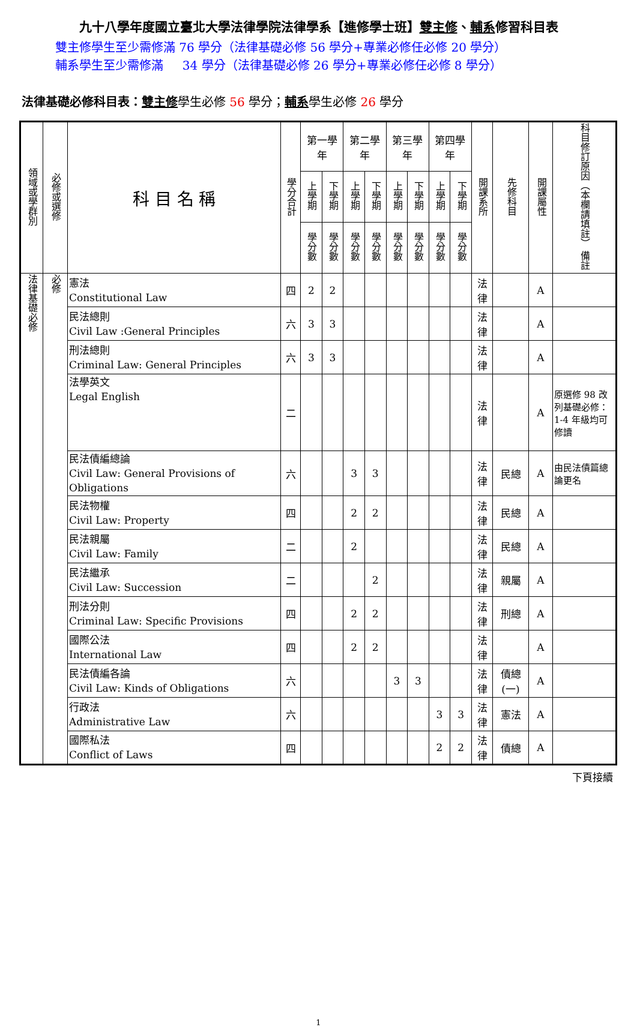九十八學年度國立臺北大學法律學院法律學系【進修學士班】雙主修、輔系修習科目表
雙主修學生至少需修滿 76 學分（法律基礎必修 56 學分+專業必修任必修 20 學分）
輔系學生至少需修滿 34 學分（法律基礎必修 26 學分+專業必修任必修 8 學分）
法律基礎必修科目表：雙主修學生必修 56 學分；輔系學生必修 26 學分
| 領域或學群別 | 必修或選修 | 科 目 名 稱 | 學分合計 | 第一學年 | | 第二學年 | | 第三學年 | | 第四學年 | | 開課系所 | 先修科目 | 開課屬性 | 科目修訂原因（本欄請填註） 備註 |
| --- | --- | --- | --- | --- | --- | --- | --- | --- | --- | --- | --- | --- | --- | --- | --- |
| | | | | 上學期 | 下學期 | 上學期 | 下學期 | 上學期 | 下學期 | 上學期 | 下學期 | | | | |
| | | | | 學分數 | 學分數 | 學分數 | 學分數 | 學分數 | 學分數 | 學分數 | 學分數 | | | | |
| 法律基礎必修 | 必修 | 憲法 Constitutional Law | 四 | 2 | 2 | | | | | | | 法律 | | A | |
| | | 民法總則 Civil Law :General Principles | 六 | 3 | 3 | | | | | | | 法律 | | A | |
| | | 刑法總則 Criminal Law: General Principles | 六 | 3 | 3 | | | | | | | 法律 | | A | |
| | | 法學英文 Legal English | 二 | | | | | | | | | 法律 | | A | 原選修 98 改列基礎必修：1-4 年級均可修讀 |
| | | 民法債編總論 Civil Law: General Provisions of Obligations | 六 | | | 3 | 3 | | | | | 法律 | 民總 | A | 由民法債篇總論更名 |
| | | 民法物權 Civil Law: Property | 四 | | | 2 | 2 | | | | | 法律 | 民總 | A | |
| | | 民法親屬 Civil Law: Family | 二 | | | 2 | | | | | | 法律 | 民總 | A | |
| | | 民法繼承 Civil Law: Succession | 二 | | | | 2 | | | | | 法律 | 親屬 | A | |
| | | 刑法分則 Criminal Law: Specific Provisions | 四 | | | 2 | 2 | | | | | 法律 | 刑總 | A | |
| | | 國際公法 International Law | 四 | | | 2 | 2 | | | | | 法律 | | A | |
| | | 民法債編各論 Civil Law: Kinds of Obligations | 六 | | | | | 3 | 3 | | | 法律 | 債總(一) | A | |
| | | 行政法 Administrative Law | 六 | | | | | | | 3 | 3 | 法律 | 憲法 | A | |
| | | 國際私法 Conflict of Laws | 四 | | | | | | | 2 | 2 | 法律 | 債總 | A | |
下頁接續
1